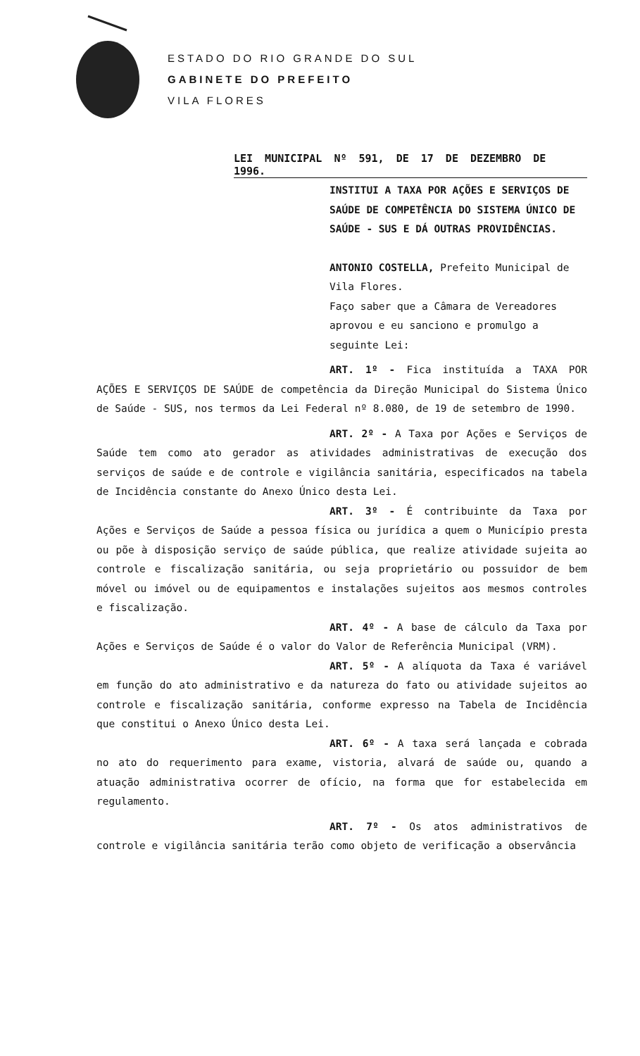ESTADO DO RIO GRANDE DO SUL
GABINETE DO PREFEITO
VILA FLORES
LEI MUNICIPAL Nº 591, DE 17 DE DEZEMBRO DE 1996.
INSTITUI A TAXA POR AÇÕES E SERVIÇOS DE SAÚDE DE COMPETÊNCIA DO SISTEMA ÚNICO DE SAÚDE - SUS E DÁ OUTRAS PROVIDÊNCIAS.
ANTONIO COSTELLA, Prefeito Municipal de Vila Flores.
Faço saber que a Câmara de Vereadores aprovou e eu sanciono e promulgo a seguinte Lei:
ART. 1º - Fica instituída a TAXA POR AÇÕES E SERVIÇOS DE SAÚDE de competência da Direção Municipal do Sistema Único de Saúde - SUS, nos termos da Lei Federal nº 8.080, de 19 de setembro de 1990.
ART. 2º - A Taxa por Ações e Serviços de Saúde tem como ato gerador as atividades administrativas de execução dos serviços de saúde e de controle e vigilância sanitária, especificados na tabela de Incidência constante do Anexo Único desta Lei.
ART. 3º - É contribuinte da Taxa por Ações e Serviços de Saúde a pessoa física ou jurídica a quem o Município presta ou põe à disposição serviço de saúde pública, que realize atividade sujeita ao controle e fiscalização sanitária, ou seja proprietário ou possuidor de bem móvel ou imóvel ou de equipamentos e instalações sujeitos aos mesmos controles e fiscalização.
ART. 4º - A base de cálculo da Taxa por Ações e Serviços de Saúde é o valor do Valor de Referência Municipal (VRM).
ART. 5º - A alíquota da Taxa é variável em função do ato administrativo e da natureza do fato ou atividade sujeitos ao controle e fiscalização sanitária, conforme expresso na Tabela de Incidência que constitui o Anexo Único desta Lei.
ART. 6º - A taxa será lançada e cobrada no ato do requerimento para exame, vistoria, alvará de saúde ou, quando a atuação administrativa ocorrer de ofício, na forma que for estabelecida em regulamento.
ART. 7º - Os atos administrativos de controle e vigilância sanitária terão como objeto de verificação a observância